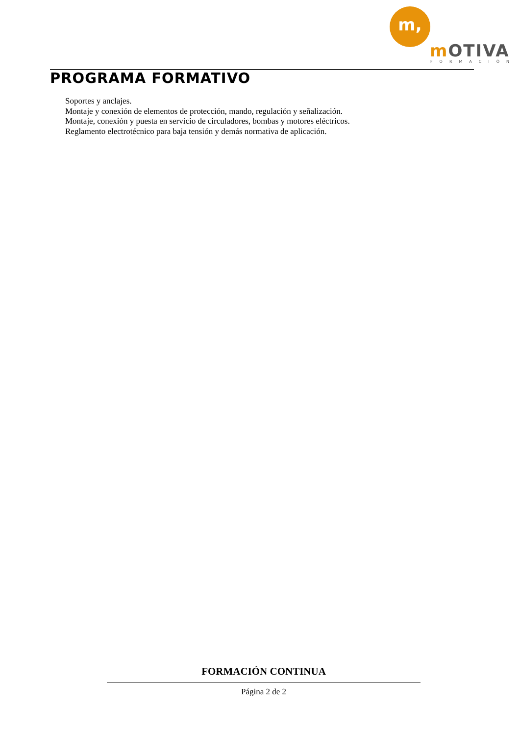m,
mOTIVA
FORMACIÓN
PROGRAMA FORMATIVO
Soportes y anclajes.
Montaje y conexión de elementos de protección, mando, regulación y señalización.
Montaje, conexión y puesta en servicio de circuladores, bombas y motores eléctricos.
Reglamento electrotécnico para baja tensión y demás normativa de aplicación.
FORMACIÓN CONTINUA
Página 2 de 2